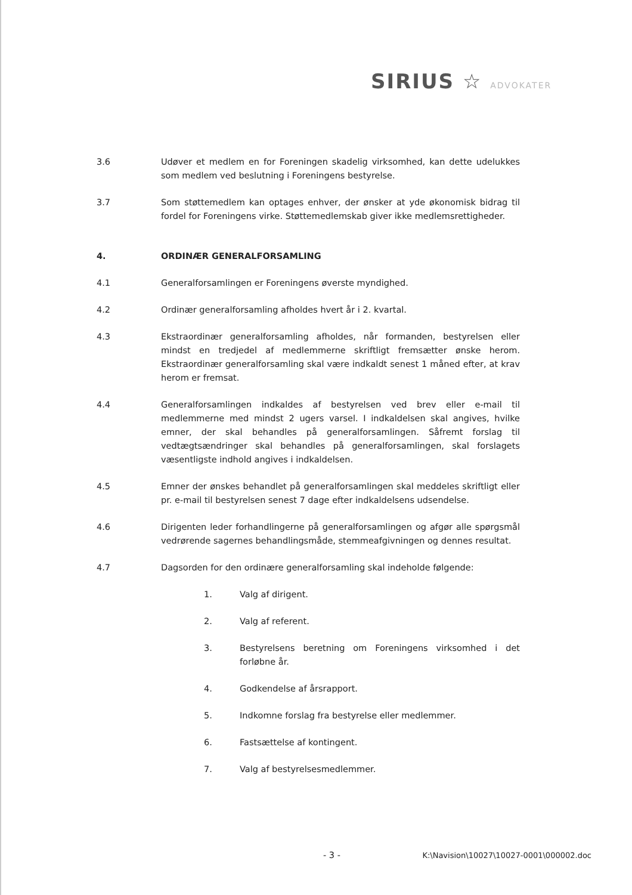SIRIUS ☆ ADVOKATER
3.6 Udøver et medlem en for Foreningen skadelig virksomhed, kan dette udelukkes som medlem ved beslutning i Foreningens bestyrelse.
3.7 Som støttemedlem kan optages enhver, der ønsker at yde økonomisk bidrag til fordel for Foreningens virke. Støttemedlemskab giver ikke medlemsrettigheder.
4. ORDINÆR GENERALFORSAMLING
4.1 Generalforsamlingen er Foreningens øverste myndighed.
4.2 Ordinær generalforsamling afholdes hvert år i 2. kvartal.
4.3 Ekstraordinær generalforsamling afholdes, når formanden, bestyrelsen eller mindst en tredjedel af medlemmerne skriftligt fremsætter ønske herom. Ekstraordinær generalforsamling skal være indkaldt senest 1 måned efter, at krav herom er fremsat.
4.4 Generalforsamlingen indkaldes af bestyrelsen ved brev eller e-mail til medlemmerne med mindst 2 ugers varsel. I indkaldelsen skal angives, hvilke emner, der skal behandles på generalforsamlingen. Såfremt forslag til vedtægtsændringer skal behandles på generalforsamlingen, skal forslagets væsentligste indhold angives i indkaldelsen.
4.5 Emner der ønskes behandlet på generalforsamlingen skal meddeles skriftligt eller pr. e-mail til bestyrelsen senest 7 dage efter indkaldelsens udsendelse.
4.6 Dirigenten leder forhandlingerne på generalforsamlingen og afgør alle spørgsmål vedrørende sagernes behandlingsmåde, stemmeafgivningen og dennes resultat.
4.7 Dagsorden for den ordinære generalforsamling skal indeholde følgende:
1. Valg af dirigent.
2. Valg af referent.
3. Bestyrelsens beretning om Foreningens virksomhed i det forløbne år.
4. Godkendelse af årsrapport.
5. Indkomne forslag fra bestyrelse eller medlemmer.
6. Fastsættelse af kontingent.
7. Valg af bestyrelsesmedlemmer.
- 3 - K:\Navision\10027\10027-0001\000002.doc